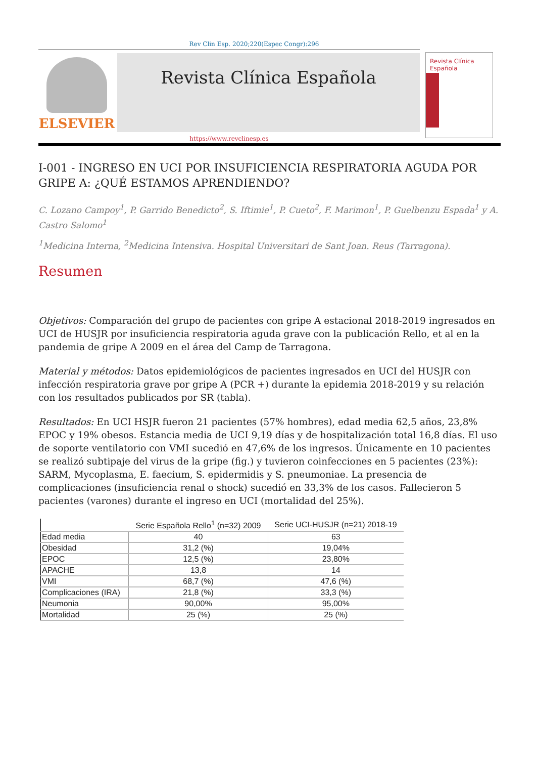Rev Clin Esp. 2020;220(Espec Congr):296
ELSEVIER
Revista Clínica Española
Revista Clínica
Española
https://www.revclinesp.es
I-001 - INGRESO EN UCI POR INSUFICIENCIA RESPIRATORIA AGUDA POR GRIPE A: ¿QUÉ ESTAMOS APRENDIENDO?
C. Lozano Campoy<sup>1</sup>, P. Garrido Benedicto<sup>2</sup>, S. Iftimie<sup>1</sup>, P. Cueto<sup>2</sup>, F. Marimon<sup>1</sup>, P. Guelbenzu Espada<sup>1</sup> y A. Castro Salomo<sup>1</sup>
<sup>1</sup> Medicina Interna, <sup>2</sup>Medicina Intensiva. Hospital Universitari de Sant Joan. Reus (Tarragona).
Resumen
Objetivos: Comparación del grupo de pacientes con gripe A estacional 2018-2019 ingresados en UCI de HUSJR por insuficiencia respiratoria aguda grave con la publicación Rello, et al en la pandemia de gripe A 2009 en el área del Camp de Tarragona.
Material y métodos: Datos epidemiológicos de pacientes ingresados en UCI del HUSJR con infección respiratoria grave por gripe A (PCR +) durante la epidemia 2018-2019 y su relación con los resultados publicados por SR (tabla).
Resultados: En UCI HSJR fueron 21 pacientes (57% hombres), edad media 62,5 años, 23,8% EPOC y 19% obesos. Estancia media de UCI 9,19 días y de hospitalización total 16,8 días. El uso de soporte ventilatorio con VMI sucedió en 47,6% de los ingresos. Únicamente en 10 pacientes se realizó subtipaje del virus de la gripe (fig.) y tuvieron coinfecciones en 5 pacientes (23%): SARM, Mycoplasma, E. faecium, S. epidermidis y S. pneumoniae. La presencia de complicaciones (insuficiencia renal o shock) sucedió en 33,3% de los casos. Fallecieron 5 pacientes (varones) durante el ingreso en UCI (mortalidad del 25%).
| | Serie Española Rello<sup>1</sup> (n=32) 2009 | Serie UCI-HUSJR (n=21) 2018-19 |
| --- | --- | --- |
| Edad media | 40 | 63 |
| Obesidad | 31,2 (%) | 19,04% |
| EPOC | 12,5 (%) | 23,80% |
| APACHE | 13,8 | 14 |
| VMI | 68,7 (%) | 47,6 (%) |
| Complicaciones (IRA) | 21,8 (%) | 33,3 (%) |
| Neumonia | 90,00% | 95,00% |
| Mortalidad | 25 (%) | 25 (%) |